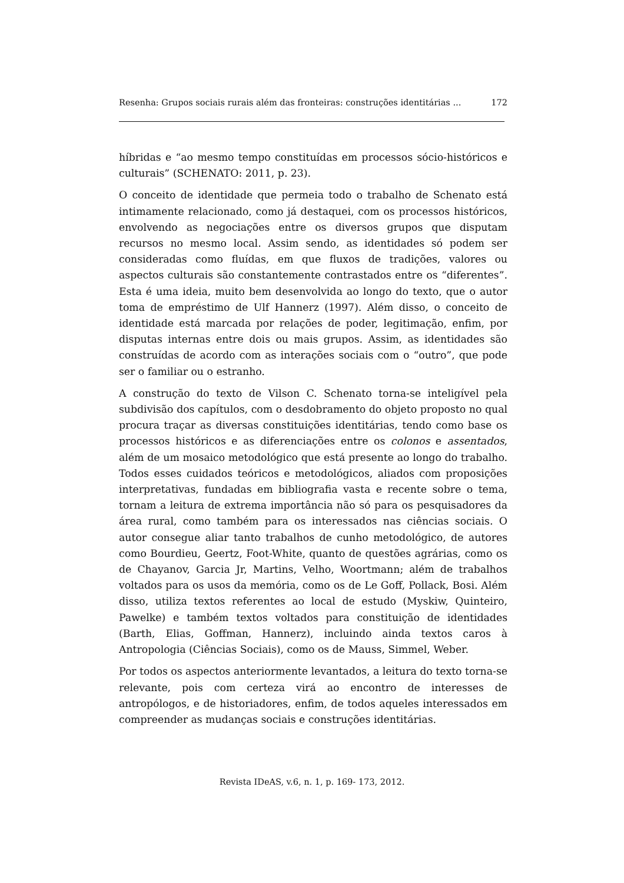Resenha: Grupos sociais rurais além das fronteiras: construções identitárias ... 172
híbridas e “ao mesmo tempo constituídas em processos sócio-históricos e culturais” (SCHENATO: 2011, p. 23).
O conceito de identidade que permeia todo o trabalho de Schenato está intimamente relacionado, como já destaquei, com os processos históricos, envolvendo as negociações entre os diversos grupos que disputam recursos no mesmo local. Assim sendo, as identidades só podem ser consideradas como fluídas, em que fluxos de tradições, valores ou aspectos culturais são constantemente contrastados entre os “diferentes”. Esta é uma ideia, muito bem desenvolvida ao longo do texto, que o autor toma de empréstimo de Ulf Hannerz (1997). Além disso, o conceito de identidade está marcada por relações de poder, legitimação, enfim, por disputas internas entre dois ou mais grupos. Assim, as identidades são construídas de acordo com as interações sociais com o “outro”, que pode ser o familiar ou o estranho.
A construção do texto de Vilson C. Schenato torna-se inteligível pela subdivisão dos capítulos, com o desdobramento do objeto proposto no qual procura traçar as diversas constituições identitárias, tendo como base os processos históricos e as diferenciações entre os colonos e assentados, além de um mosaico metodológico que está presente ao longo do trabalho. Todos esses cuidados teóricos e metodológicos, aliados com proposições interpretativas, fundadas em bibliografia vasta e recente sobre o tema, tornam a leitura de extrema importância não só para os pesquisadores da área rural, como também para os interessados nas ciências sociais. O autor consegue aliar tanto trabalhos de cunho metodológico, de autores como Bourdieu, Geertz, Foot-White, quanto de questões agrárias, como os de Chayanov, Garcia Jr, Martins, Velho, Woortmann; além de trabalhos voltados para os usos da memória, como os de Le Goff, Pollack, Bosi. Além disso, utiliza textos referentes ao local de estudo (Myskiw, Quinteiro, Pawelke) e também textos voltados para constituição de identidades (Barth, Elias, Goffman, Hannerz), incluindo ainda textos caros à Antropologia (Ciências Sociais), como os de Mauss, Simmel, Weber.
Por todos os aspectos anteriormente levantados, a leitura do texto torna-se relevante, pois com certeza virá ao encontro de interesses de antropólogos, e de historiadores, enfim, de todos aqueles interessados em compreender as mudanças sociais e construções identitárias.
Revista IDeAS, v.6, n. 1, p. 169- 173, 2012.